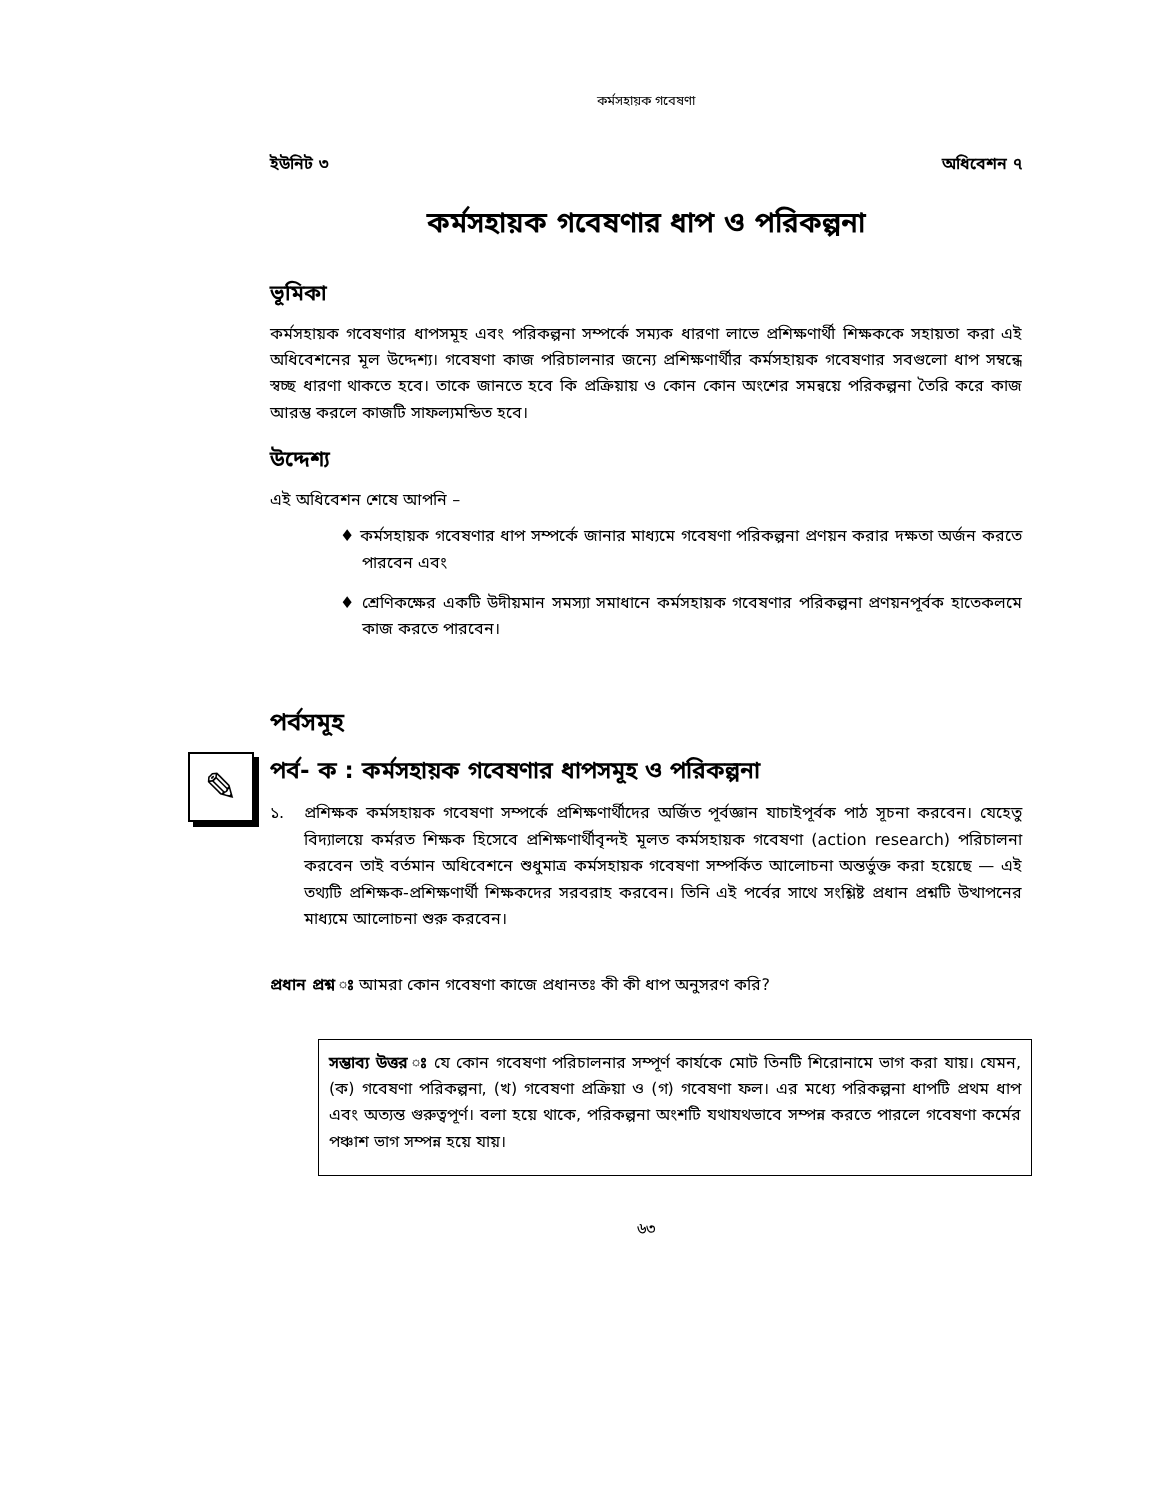কর্মসহায়ক গবেষণা
ইউনিট ৩ অধিবেশন ৭
কর্মসহায়ক গবেষণার ধাপ ও পরিকল্পনা
ভূমিকা
কর্মসহায়ক গবেষণার ধাপসমূহ এবং পরিকল্পনা সম্পর্কে সম্যক ধারণা লাভে প্রশিক্ষণার্থী শিক্ষককে সহায়তা করা এই অধিবেশনের মূল উদ্দেশ্য। গবেষণা কাজ পরিচালনার জন্যে প্রশিক্ষণার্থীর কর্মসহায়ক গবেষণার সবগুলো ধাপ সম্বন্ধে স্বচ্ছ ধারণা থাকতে হবে। তাকে জানতে হবে কি প্রক্রিয়ায় ও কোন কোন অংশের সমন্বয়ে পরিকল্পনা তৈরি করে কাজ আরম্ভ করলে কাজটি সাফল্যমন্ডিত হবে।
উদ্দেশ্য
এই অধিবেশন শেষে আপনি –
♦ কর্মসহায়ক গবেষণার ধাপ সম্পর্কে জানার মাধ্যমে গবেষণা পরিকল্পনা প্রণয়ন করার দক্ষতা অর্জন করতে পারবেন এবং
♦ শ্রেণিকক্ষের একটি উদীয়মান সমস্যা সমাধানে কর্মসহায়ক গবেষণার পরিকল্পনা প্রণয়নপূর্বক হাতেকলমে কাজ করতে পারবেন।
পর্বসমূহ
✎
পর্ব- ক : কর্মসহায়ক গবেষণার ধাপসমূহ ও পরিকল্পনা
১. প্রশিক্ষক কর্মসহায়ক গবেষণা সম্পর্কে প্রশিক্ষণার্থীদের অর্জিত পূর্বজ্ঞান যাচাইপূর্বক পাঠ সূচনা করবেন। যেহেতু বিদ্যালয়ে কর্মরত শিক্ষক হিসেবে প্রশিক্ষণার্থীবৃন্দই মূলত কর্মসহায়ক গবেষণা (action research) পরিচালনা করবেন তাই বর্তমান অধিবেশনে শুধুমাত্র কর্মসহায়ক গবেষণা সম্পর্কিত আলোচনা অন্তর্ভুক্ত করা হয়েছে — এই তথ্যটি প্রশিক্ষক-প্রশিক্ষণার্থী শিক্ষকদের সরবরাহ করবেন। তিনি এই পর্বের সাথে সংশ্লিষ্ট প্রধান প্রশ্নটি উত্থাপনের মাধ্যমে আলোচনা শুরু করবেন।
প্রধান প্রশ্ন ঃ আমরা কোন গবেষণা কাজে প্রধানতঃ কী কী ধাপ অনুসরণ করি?
সম্ভাব্য উত্তর ঃ যে কোন গবেষণা পরিচালনার সম্পূর্ণ কার্যকে মোট তিনটি শিরোনামে ভাগ করা যায়। যেমন, (ক) গবেষণা পরিকল্পনা, (খ) গবেষণা প্রক্রিয়া ও (গ) গবেষণা ফল। এর মধ্যে পরিকল্পনা ধাপটি প্রথম ধাপ এবং অত্যন্ত গুরুত্বপূর্ণ। বলা হয়ে থাকে, পরিকল্পনা অংশটি যথাযথভাবে সম্পন্ন করতে পারলে গবেষণা কর্মের পঞ্চাশ ভাগ সম্পন্ন হয়ে যায়।
৬৩